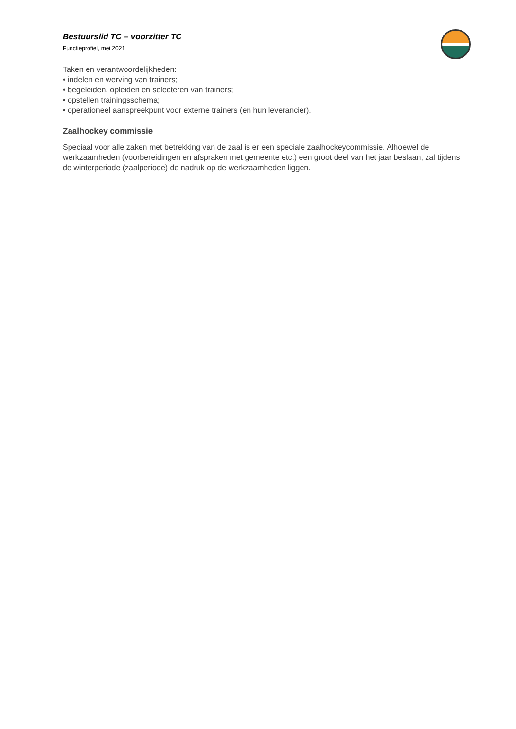Bestuurslid TC – voorzitter TC
Functieprofiel, mei 2021
Taken en verantwoordelijkheden:
• indelen en werving van trainers;
• begeleiden, opleiden en selecteren van trainers;
• opstellen trainingsschema;
• operationeel aanspreekpunt voor externe trainers (en hun leverancier).
Zaalhockey commissie
Speciaal voor alle zaken met betrekking van de zaal is er een speciale zaalhockeycommissie. Alhoewel de werkzaamheden (voorbereidingen en afspraken met gemeente etc.) een groot deel van het jaar beslaan, zal tijdens de winterperiode (zaalperiode) de nadruk op de werkzaamheden liggen.